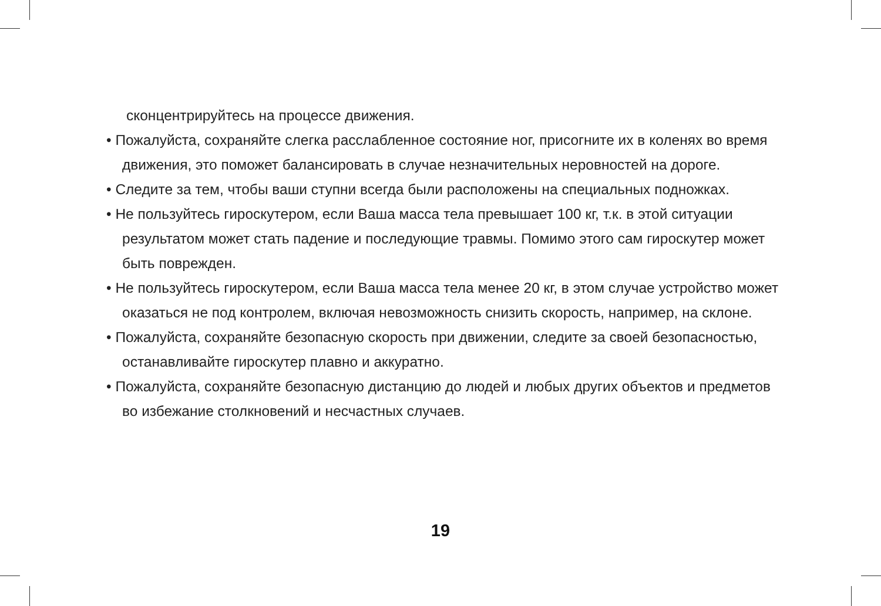сконцентрируйтесь на процессе движения.
• Пожалуйста, сохраняйте слегка расслабленное состояние ног, присогните их в коленях во время движения, это поможет балансировать в случае незначительных неровностей на дороге.
• Следите за тем, чтобы ваши ступни всегда были расположены на специальных подножках.
• Не пользуйтесь гироскутером, если Ваша масса тела превышает 100 кг, т.к. в этой ситуации результатом может стать падение и последующие травмы. Помимо этого сам гироскутер может быть поврежден.
• Не пользуйтесь гироскутером, если Ваша масса тела менее 20 кг, в этом случае устройство может оказаться не под контролем, включая невозможность снизить скорость, например, на склоне.
• Пожалуйста, сохраняйте безопасную скорость при движении, следите за своей безопасностью, останавливайте гироскутер плавно и аккуратно.
• Пожалуйста, сохраняйте безопасную дистанцию до людей и любых других объектов и предметов во избежание столкновений и несчастных случаев.
19